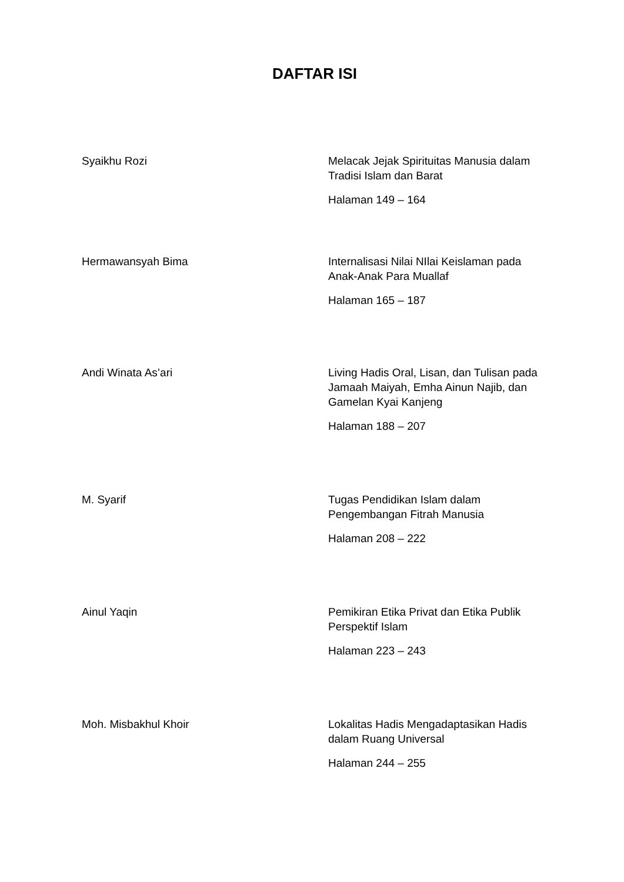DAFTAR ISI
Syaikhu Rozi Melacak Jejak Spirituitas Manusia dalam Tradisi Islam dan Barat
Halaman 149 – 164
Hermawansyah Bima Internalisasi Nilai NIlai Keislaman pada Anak-Anak Para Muallaf
Halaman 165 – 187
Andi Winata As’ari Living Hadis Oral, Lisan, dan Tulisan pada Jamaah Maiyah, Emha Ainun Najib, dan Gamelan Kyai Kanjeng
Halaman 188 – 207
M. Syarif Tugas Pendidikan Islam dalam Pengembangan Fitrah Manusia
Halaman 208 – 222
Ainul Yaqin Pemikiran Etika Privat dan Etika Publik Perspektif Islam
Halaman 223 – 243
Moh. Misbakhul Khoir Lokalitas Hadis Mengadaptasikan Hadis dalam Ruang Universal
Halaman 244 – 255